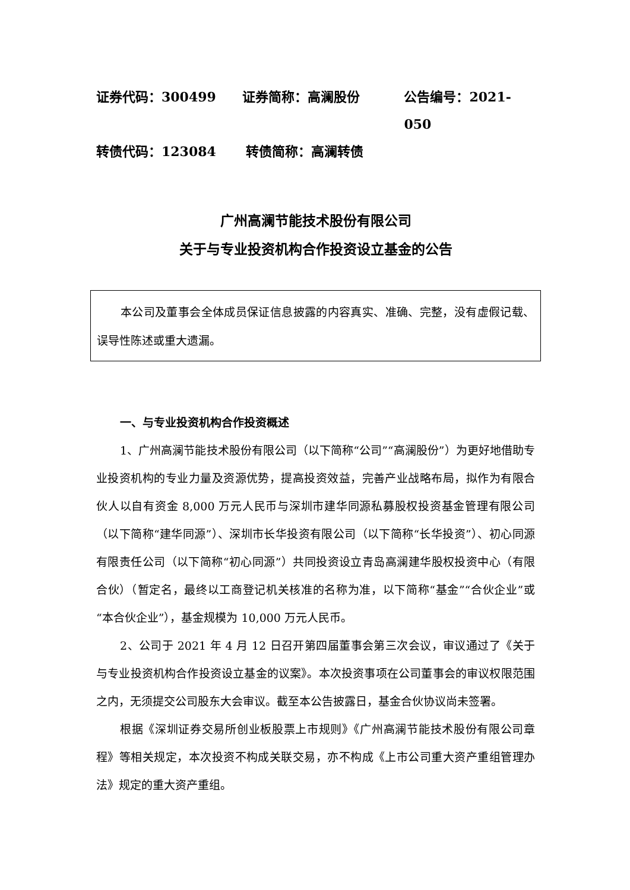证券代码：300499 证券简称：高澜股份 公告编号：2021-050
转债代码：123084 转债简称：高澜转债
广州高澜节能技术股份有限公司
关于与专业投资机构合作投资设立基金的公告
本公司及董事会全体成员保证信息披露的内容真实、准确、完整，没有虚假记载、误导性陈述或重大遗漏。
一、与专业投资机构合作投资概述
1、广州高澜节能技术股份有限公司（以下简称“公司”“高澜股份”）为更好地借助专业投资机构的专业力量及资源优势，提高投资效益，完善产业战略布局，拟作为有限合伙人以自有资金 8,000 万元人民币与深圳市建华同源私募股权投资基金管理有限公司（以下简称“建华同源”）、深圳市长华投资有限公司（以下简称“长华投资”）、初心同源有限责任公司（以下简称“初心同源”）共同投资设立青岛高澜建华股权投资中心（有限合伙）（暂定名，最终以工商登记机关核准的名称为准，以下简称“基金”“合伙企业”或“本合伙企业”），基金规模为 10,000 万元人民币。
2、公司于 2021 年 4 月 12 日召开第四届董事会第三次会议，审议通过了《关于与专业投资机构合作投资设立基金的议案》。本次投资事项在公司董事会的审议权限范围之内，无须提交公司股东大会审议。截至本公告披露日，基金合伙协议尚未签署。
根据《深圳证券交易所创业板股票上市规则》《广州高澜节能技术股份有限公司章程》等相关规定，本次投资不构成关联交易，亦不构成《上市公司重大资产重组管理办法》规定的重大资产重组。